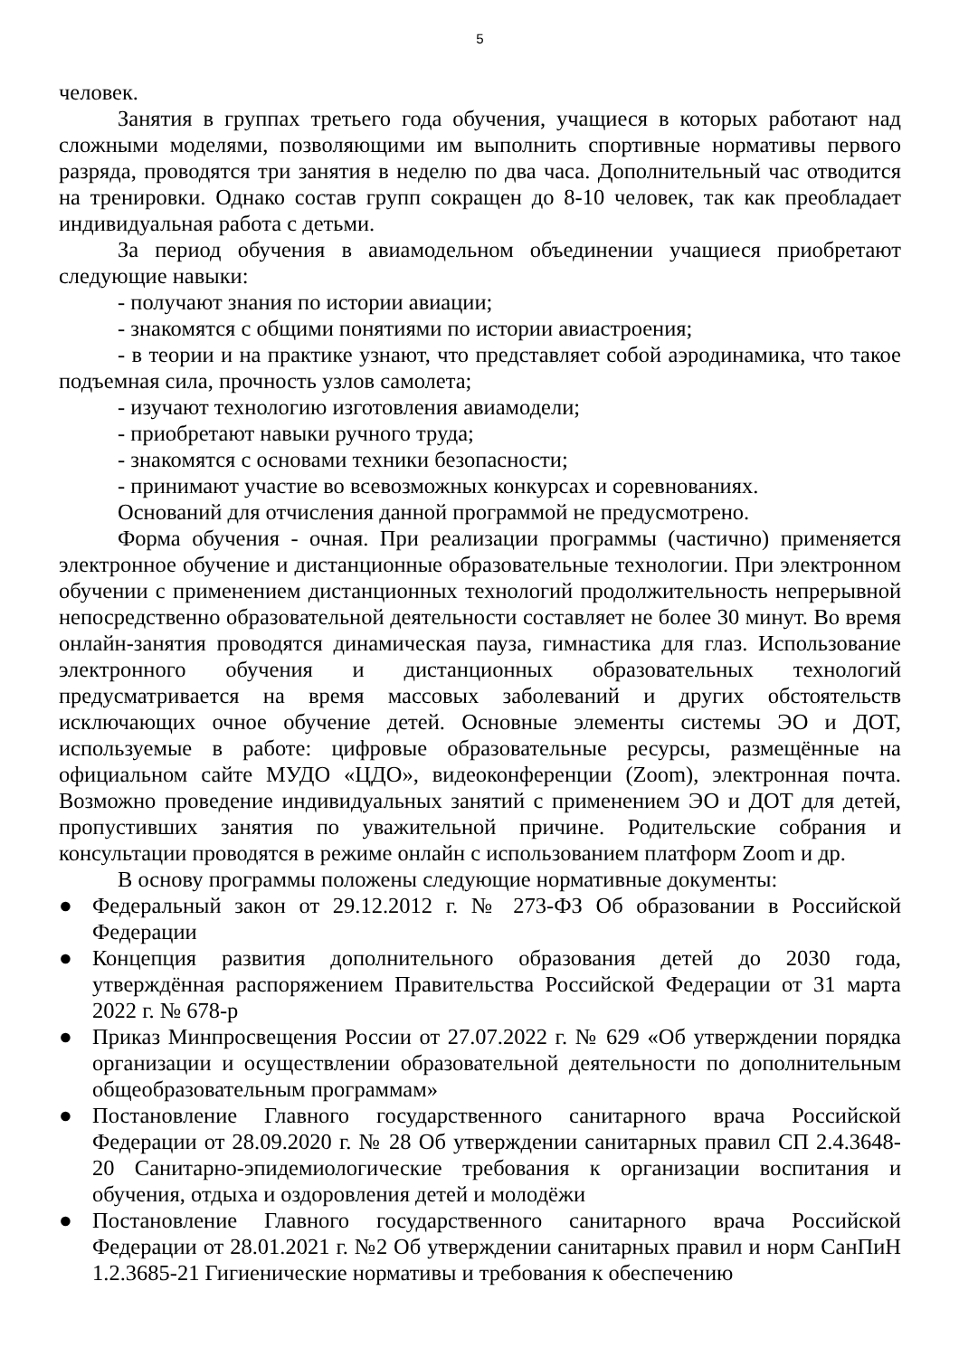5
человек.
Занятия в группах третьего года обучения, учащиеся в которых работают над сложными моделями, позволяющими им выполнить спортивные нормативы первого разряда, проводятся три занятия в неделю по два часа. Дополнительный час отводится на тренировки. Однако состав групп сокращен до 8-10 человек, так как преобладает индивидуальная работа с детьми.
За период обучения в авиамодельном объединении учащиеся приобретают следующие навыки:
- получают знания по истории авиации;
- знакомятся с общими понятиями по истории авиастроения;
- в теории и на практике узнают, что представляет собой аэродинамика, что такое подъемная сила, прочность узлов самолета;
- изучают технологию изготовления авиамодели;
- приобретают навыки ручного труда;
- знакомятся с основами техники безопасности;
- принимают участие во всевозможных конкурсах и соревнованиях.
Оснований для отчисления данной программой не предусмотрено.
Форма обучения - очная. При реализации программы (частично) применяется электронное обучение и дистанционные образовательные технологии. При электронном обучении с применением дистанционных технологий продолжительность непрерывной непосредственно образовательной деятельности составляет не более 30 минут. Во время онлайн-занятия проводятся динамическая пауза, гимнастика для глаз. Использование электронного обучения и дистанционных образовательных технологий предусматривается на время массовых заболеваний и других обстоятельств исключающих очное обучение детей. Основные элементы системы ЭО и ДОТ, используемые в работе: цифровые образовательные ресурсы, размещённые на официальном сайте МУДО «ЦДО», видеоконференции (Zoom), электронная почта. Возможно проведение индивидуальных занятий с применением ЭО и ДОТ для детей, пропустивших занятия по уважительной причине. Родительские собрания и консультации проводятся в режиме онлайн с использованием платформ Zoom и др.
В основу программы положены следующие нормативные документы:
● Федеральный закон от 29.12.2012 г. № 273-ФЗ Об образовании в Российской Федерации
● Концепция развития дополнительного образования детей до 2030 года, утверждённая распоряжением Правительства Российской Федерации от 31 марта 2022 г. № 678-р
● Приказ Минпросвещения России от 27.07.2022 г. № 629 «Об утверждении порядка организации и осуществлении образовательной деятельности по дополнительным общеобразовательным программам»
● Постановление Главного государственного санитарного врача Российской Федерации от 28.09.2020 г. № 28 Об утверждении санитарных правил СП 2.4.3648-20 Санитарно-эпидемиологические требования к организации воспитания и обучения, отдыха и оздоровления детей и молодёжи
● Постановление Главного государственного санитарного врача Российской Федерации от 28.01.2021 г. №2 Об утверждении санитарных правил и норм СанПиН 1.2.3685-21 Гигиенические нормативы и требования к обеспечению